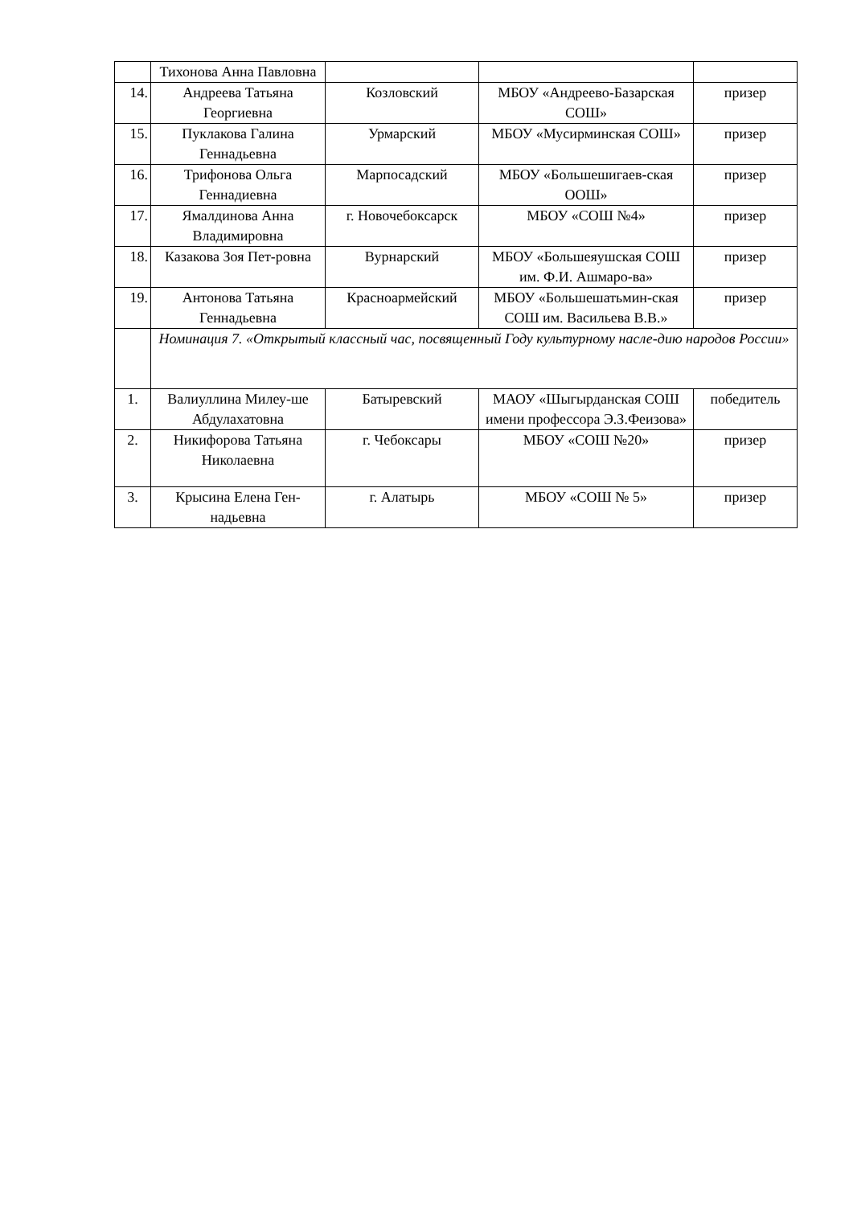| | Тихонова Анна Павловна | | | |
| 14. | Андреева Татьяна Георгиевна | Козловский | МБОУ «Андреево-Базарская СОШ» | призер |
| 15. | Пуклакова Галина Геннадьевна | Урмарский | МБОУ «Мусирминская СОШ» | призер |
| 16. | Трифонова Ольга Геннадиевна | Марпосадский | МБОУ «Большешигаев-ская ООШ» | призер |
| 17. | Ямалдинова Анна Владимировна | г. Новочебоксарск | МБОУ «СОШ №4» | призер |
| 18. | Казакова Зоя Пет-ровна | Вурнарский | МБОУ «Большеяушская СОШ им. Ф.И. Ашмаро-ва» | призер |
| 19. | Антонова Татьяна Геннадьевна | Красноармейский | МБОУ «Большешатьмин-ская СОШ им. Васильева В.В.» | призер |
| | Номинация 7. «Открытый классный час, посвященный Году культурному насле-дию народов России» | | | |
| 1. | Валиуллина Милеу-ше Абдулахатовна | Батыревский | МАОУ «Шыгырданская СОШ имени профессора Э.З.Феизова» | победитель |
| 2. | Никифорова Татьяна Николаевна | г. Чебоксары | МБОУ «СОШ №20» | призер |
| 3. | Крысина Елена Ген-надьевна | г. Алатырь | МБОУ «СОШ № 5» | призер |